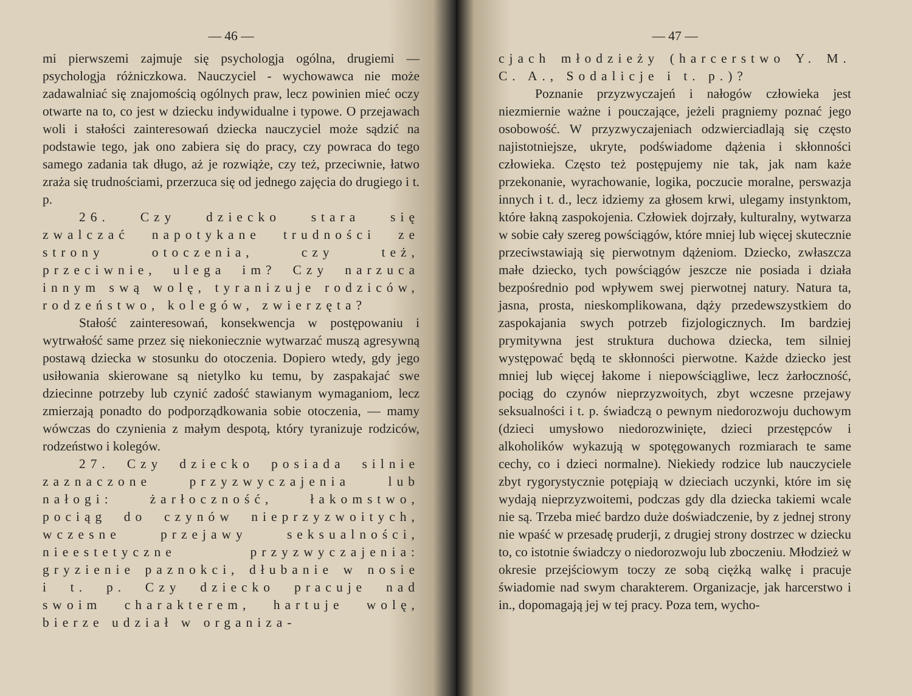— 46 —
mi pierwszemi zajmuje się psychologja ogólna, drugiemi — psychologja różniczkowa. Nauczyciel - wychowawca nie może zadawalniać się znajomością ogólnych praw, lecz powinien mieć oczy otwarte na to, co jest w dziecku indywidualne i typowe. O przejawach woli i stałości zainteresowań dziecka nauczyciel może sądzić na podstawie tego, jak ono zabiera się do pracy, czy powraca do tego samego zadania tak długo, aż je rozwiąże, czy też, przeciwnie, łatwo zraża się trudnościami, przerzuca się od jednego zajęcia do drugiego i t. p.
26. Czy dziecko stara się zwalczać napotykane trudności ze strony otoczenia, czy też, przeciwnie, ulega im? Czy narzuca innym swą wolę, tyranizuje rodziców, rodzeństwo, kolegów, zwierzęta?
Stałość zainteresowań, konsekwencja w postępowaniu i wytrwałość same przez się niekoniecznie wytwarzać muszą agresywną postawą dziecka w stosunku do otoczenia. Dopiero wtedy, gdy jego usiłowania skierowane są nietylko ku temu, by zaspakajać swe dziecinne potrzeby lub czynić zadość stawianym wymaganiom, lecz zmierzają ponadto do podporządkowania sobie otoczenia, — mamy wówczas do czynienia z małym despotą, który tyranizuje rodziców, rodzeństwo i kolegów.
27. Czy dziecko posiada silnie zaznaczone przyzwyczajenia lub nałogi: żarłoczność, łakomstwo, pociąg do czynów nieprzyzwoitych, wczesne przejawy seksualności, nieestetyczne przyzwyczajenia: gryzienie paznokci, dłubanie w nosie i t. p. Czy dziecko pracuje nad swoim charakterem, hartuje wolę, bierze udział w organiza-
— 47 —
cjach młodzieży (harcerstwo Y. M. C. A., Sodalicje i t. p.)?
Poznanie przyzwyczajeń i nałogów człowieka jest niezmiernie ważne i pouczające, jeżeli pragniemy poznać jego osobowość. W przyzwyczajeniach odzwierciadlają się często najistotniejsze, ukryte, podświadome dążenia i skłonności człowieka. Często też postępujemy nie tak, jak nam każe przekonanie, wyrachowanie, logika, poczucie moralne, perswazja innych i t. d., lecz idziemy za głosem krwi, ulegamy instynktom, które łakną zaspokojenia. Człowiek dojrzały, kulturalny, wytwarza w sobie cały szereg powściągów, które mniej lub więcej skutecznie przeciwstawiają się pierwotnym dążeniom. Dziecko, zwłaszcza małe dziecko, tych powściągów jeszcze nie posiada i działa bezpośrednio pod wpływem swej pierwotnej natury. Natura ta, jasna, prosta, nieskomplikowana, dąży przedewszystkiem do zaspokajania swych potrzeb fizjologicznych. Im bardziej prymitywna jest struktura duchowa dziecka, tem silniej występować będą te skłonności pierwotne. Każde dziecko jest mniej lub więcej łakome i niepowściągliwe, lecz żarłoczność, pociąg do czynów nieprzyzwoitych, zbyt wczesne przejawy seksualności i t. p. świadczą o pewnym niedorozwoju duchowym (dzieci umysłowo niedorozwinięte, dzieci przestępców i alkoholików wykazują w spotęgowanych rozmiarach te same cechy, co i dzieci normalne). Niekiedy rodzice lub nauczyciele zbyt rygorystycznie potępiają w dzieciach uczynki, które im się wydają nieprzyzwoitemi, podczas gdy dla dziecka takiemi wcale nie są. Trzeba mieć bardzo duże doświadczenie, by z jednej strony nie wpaść w przesadę pruderji, z drugiej strony dostrzec w dziecku to, co istotnie świadczy o niedorozwoju lub zboczeniu. Młodzież w okresie przejściowym toczy ze sobą ciężką walkę i pracuje świadomie nad swym charakterem. Organizacje, jak harcerstwo i in., dopomagają jej w tej pracy. Poza tem, wycho-